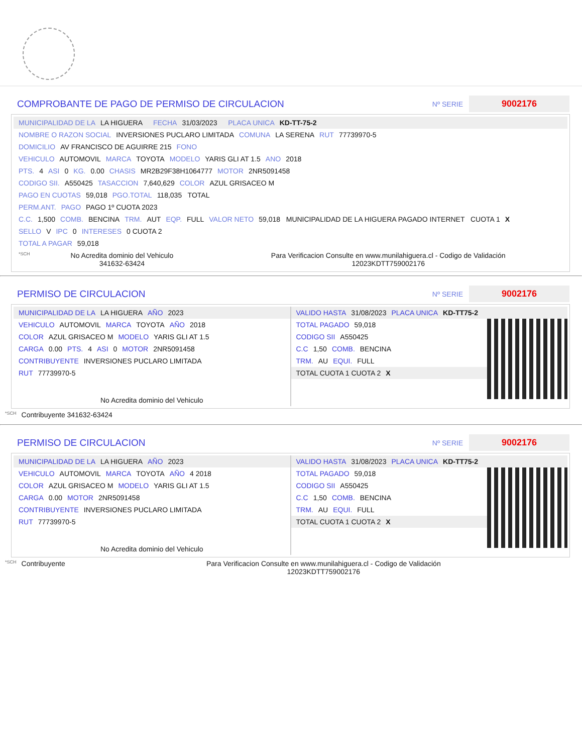COMPROBANTE DE PAGO DE PERMISO DE CIRCULACION
Nº SERIE
9002176
MUNICIPALIDAD DE LA LA HIGUERA FECHA 31/03/2023 PLACA UNICA KD-TT-75-2
NOMBRE O RAZON SOCIAL INVERSIONES PUCLARO LIMITADA COMUNA LA SERENA RUT 77739970-5
DOMICILIO AV FRANCISCO DE AGUIRRE 215 FONO
VEHICULO AUTOMOVIL MARCA TOYOTA MODELO YARIS GLI AT 1.5 ANO 2018
PTS. 4 ASI 0 KG. 0.00 CHASIS MR2B29F38H1064777 MOTOR 2NR5091458
CODIGO SII. A550425 TASACCION 7,640,629 COLOR AZUL GRISACEO M
PAGO EN CUOTAS 59,018 PGO.TOTAL 118,035 TOTAL
PERM.ANT. PAGO PAGO 1º CUOTA 2023
C.C. 1,500 COMB. BENCINA TRM. AUT EQP. FULL VALOR NETO 59,018 MUNICIPALIDAD DE LA HIGUERA PAGADO INTERNET CUOTA 1 X
SELLO V IPC 0 INTERESES 0 CUOTA 2
TOTAL A PAGAR 59,018
*SCH No Acredita dominio del Vehiculo
341632-63424 Para Verificacion Consulte en www.munilahiguera.cl - Codigo de Validación
12023KDTT759002176
PERMISO DE CIRCULACION
Nº SERIE
9002176
MUNICIPALIDAD DE LA LA HIGUERA AÑO 2023
VEHICULO AUTOMOVIL MARCA TOYOTA AÑO 2018
COLOR AZUL GRISACEO M MODELO YARIS GLI AT 1.5
CARGA 0.00 PTS. 4 ASI 0 MOTOR 2NR5091458
CONTRIBUYENTE INVERSIONES PUCLARO LIMITADA
RUT 77739970-5
No Acredita dominio del Vehiculo
VALIDO HASTA 31/08/2023 PLACA UNICA KD-TT75-2
TOTAL PAGADO 59,018
CODIGO SII A550425
C.C 1,50 COMB. BENCINA
TRM. AU EQUI. FULL
TOTAL CUOTA 1 CUOTA 2 X
*SCH Contribuyente 341632-63424
PERMISO DE CIRCULACION
Nº SERIE
9002176
MUNICIPALIDAD DE LA LA HIGUERA AÑO 2023
VEHICULO AUTOMOVIL MARCA TOYOTA AÑO 4 2018
COLOR AZUL GRISACEO M MODELO YARIS GLI AT 1.5
CARGA 0.00 MOTOR 2NR5091458
CONTRIBUYENTE INVERSIONES PUCLARO LIMITADA
RUT 77739970-5
No Acredita dominio del Vehiculo
VALIDO HASTA 31/08/2023 PLACA UNICA KD-TT75-2
TOTAL PAGADO 59,018
CODIGO SII A550425
C.C 1,50 COMB. BENCINA
TRM. AU EQUI. FULL
TOTAL CUOTA 1 CUOTA 2 X
*SCH Contribuyente Para Verificacion Consulte en www.munilahiguera.cl - Codigo de Validación
12023KDTT759002176